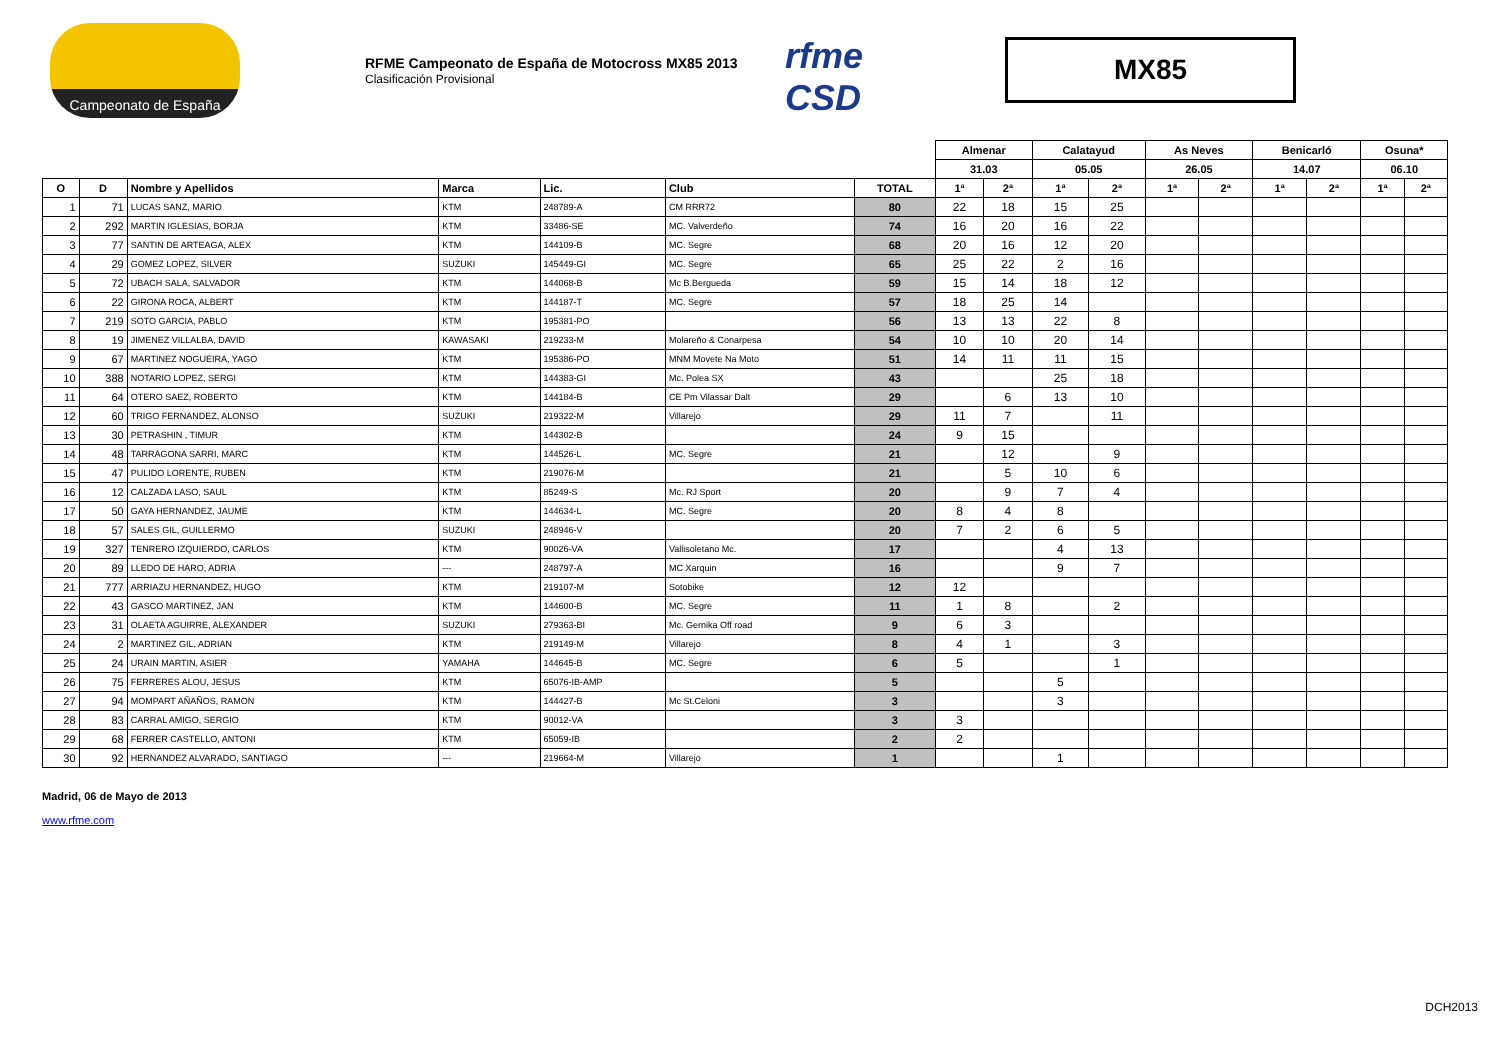Campeonato de España
RFME Campeonato de España de Motocross MX85 2013
Clasificación Provisional
rfme CSD
MX85
| | | | | | | | Almenar | | Calatayud | | As Neves | | Benicarló | | Osuna* | |
| | | | | | | | 31.03 | | 05.05 | | 26.05 | | 14.07 | | 06.10 | |
| O | D | Nombre y Apellidos | Marca | Lic. | Club | TOTAL | 1ª | 2ª | 1ª | 2ª | 1ª | 2ª | 1ª | 2ª | 1ª | 2ª |
| 1 | 71 | LUCAS SANZ, MARIO | KTM | 248789-A | CM RRR72 | 80 | 22 | 18 | 15 | 25 | | | | | | |
| 2 | 292 | MARTIN IGLESIAS, BORJA | KTM | 33486-SE | MC. Valverdeño | 74 | 16 | 20 | 16 | 22 | | | | | | |
| 3 | 77 | SANTIN DE ARTEAGA, ALEX | KTM | 144109-B | MC. Segre | 68 | 20 | 16 | 12 | 20 | | | | | | |
| 4 | 29 | GOMEZ LOPEZ, SILVER | SUZUKI | 145449-GI | MC. Segre | 65 | 25 | 22 | 2 | 16 | | | | | | |
| 5 | 72 | UBACH SALA, SALVADOR | KTM | 144068-B | Mc B.Bergueda | 59 | 15 | 14 | 18 | 12 | | | | | | |
| 6 | 22 | GIRONA ROCA, ALBERT | KTM | 144187-T | MC. Segre | 57 | 18 | 25 | 14 | | | | | | | |
| 7 | 219 | SOTO GARCIA, PABLO | KTM | 195381-PO | | 56 | 13 | 13 | 22 | 8 | | | | | | |
| 8 | 19 | JIMENEZ VILLALBA, DAVID | KAWASAKI | 219233-M | Molareño & Conarpesa | 54 | 10 | 10 | 20 | 14 | | | | | | |
| 9 | 67 | MARTINEZ NOGUEIRA, YAGO | KTM | 195386-PO | MNM Movete Na Moto | 51 | 14 | 11 | 11 | 15 | | | | | | |
| 10 | 388 | NOTARIO LOPEZ, SERGI | KTM | 144383-GI | Mc. Polea SX | 43 | | | 25 | 18 | | | | | | |
| 11 | 64 | OTERO SAEZ, ROBERTO | KTM | 144184-B | CE Pm Vilassar Dalt | 29 | | 6 | 13 | 10 | | | | | | |
| 12 | 60 | TRIGO FERNANDEZ, ALONSO | SUZUKI | 219322-M | Villarejo | 29 | 11 | 7 | | 11 | | | | | | |
| 13 | 30 | PETRASHIN , TIMUR | KTM | 144302-B | | 24 | 9 | 15 | | | | | | | | |
| 14 | 48 | TARRAGONA SARRI, MARC | KTM | 144526-L | MC. Segre | 21 | | 12 | | 9 | | | | | | |
| 15 | 47 | PULIDO LORENTE, RUBEN | KTM | 219076-M | | 21 | | 5 | 10 | 6 | | | | | | |
| 16 | 12 | CALZADA LASO, SAUL | KTM | 85249-S | Mc. RJ Sport | 20 | | 9 | 7 | 4 | | | | | | |
| 17 | 50 | GAYA HERNANDEZ, JAUME | KTM | 144634-L | MC. Segre | 20 | 8 | 4 | 8 | | | | | | | |
| 18 | 57 | SALES GIL, GUILLERMO | SUZUKI | 248946-V | | 20 | 7 | 2 | 6 | 5 | | | | | | |
| 19 | 327 | TENRERO IZQUIERDO, CARLOS | KTM | 90026-VA | Vallisoletano Mc. | 17 | | | 4 | 13 | | | | | | |
| 20 | 89 | LLEDO DE HARO, ADRIA | --- | 248797-A | MC Xarquin | 16 | | | 9 | 7 | | | | | | |
| 21 | 777 | ARRIAZU HERNANDEZ, HUGO | KTM | 219107-M | Sotobike | 12 | 12 | | | | | | | | | |
| 22 | 43 | GASCO MARTINEZ, JAN | KTM | 144600-B | MC. Segre | 11 | 1 | 8 | | 2 | | | | | | |
| 23 | 31 | OLAETA AGUIRRE, ALEXANDER | SUZUKI | 279363-BI | Mc. Gernika Off road | 9 | 6 | 3 | | | | | | | | |
| 24 | 2 | MARTINEZ GIL, ADRIAN | KTM | 219149-M | Villarejo | 8 | 4 | 1 | | 3 | | | | | | |
| 25 | 24 | URAIN MARTIN, ASIER | YAMAHA | 144645-B | MC. Segre | 6 | 5 | | | 1 | | | | | | |
| 26 | 75 | FERRERES ALOU, JESUS | KTM | 65076-IB-AMP | | 5 | | | 5 | | | | | | | |
| 27 | 94 | MOMPART AÑAÑOS, RAMON | KTM | 144427-B | Mc St.Celoni | 3 | | | 3 | | | | | | | |
| 28 | 83 | CARRAL AMIGO, SERGIO | KTM | 90012-VA | | 3 | 3 | | | | | | | | | |
| 29 | 68 | FERRER CASTELLO, ANTONI | KTM | 65059-IB | | 2 | 2 | | | | | | | | | |
| 30 | 92 | HERNANDEZ ALVARADO, SANTIAGO | --- | 219664-M | Villarejo | 1 | | | 1 | | | | | | | |
Madrid, 06 de Mayo de 2013
www.rfme.com
DCH2013